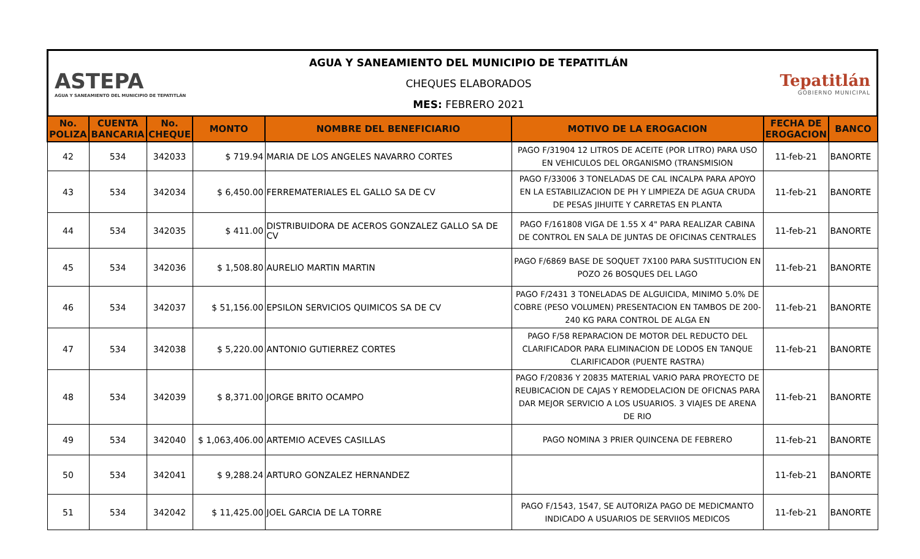ASTEPA
AGUA Y SANEAMIENTO DEL MUNICIPIO DE TEPATITLÁN
AGUA Y SANEAMIENTO DEL MUNICIPIO DE TEPATITLÁN
CHEQUES ELABORADOS
MES: FEBRERO 2021
Tepatitlán
GOBIERNO MUNICIPAL
| No. POLIZA | CUENTA BANCARIA | No. CHEQUE | MONTO | NOMBRE DEL BENEFICIARIO | MOTIVO DE LA EROGACION | FECHA DE EROGACION | BANCO |
| --- | --- | --- | --- | --- | --- | --- | --- |
| 42 | 534 | 342033 | $ 719.94 | MARIA DE LOS ANGELES NAVARRO CORTES | PAGO F/31904 12 LITROS DE ACEITE (POR LITRO) PARA USO EN VEHICULOS DEL ORGANISMO (TRANSMISION | 11-feb-21 | BANORTE |
| 43 | 534 | 342034 | $ 6,450.00 | FERREMATERIALES EL GALLO SA DE CV | PAGO F/33006 3 TONELADAS DE CAL INCALPA PARA APOYO EN LA ESTABILIZACION DE PH Y LIMPIEZA DE AGUA CRUDA DE PESAS JIHUITE Y CARRETAS EN PLANTA | 11-feb-21 | BANORTE |
| 44 | 534 | 342035 | $ 411.00 | DISTRIBUIDORA DE ACEROS GONZALEZ GALLO SA DE CV | PAGO F/161808 VIGA DE 1.55 X 4" PARA REALIZAR CABINA DE CONTROL EN SALA DE JUNTAS DE OFICINAS CENTRALES | 11-feb-21 | BANORTE |
| 45 | 534 | 342036 | $ 1,508.80 | AURELIO MARTIN MARTIN | PAGO F/6869 BASE DE SOQUET 7X100 PARA SUSTITUCION EN POZO 26 BOSQUES DEL LAGO | 11-feb-21 | BANORTE |
| 46 | 534 | 342037 | $ 51,156.00 | EPSILON SERVICIOS QUIMICOS SA DE CV | PAGO F/2431 3 TONELADAS DE ALGUICIDA, MINIMO 5.0% DE COBRE (PESO VOLUMEN) PRESENTACION EN TAMBOS DE 200-240 KG PARA CONTROL DE ALGA EN | 11-feb-21 | BANORTE |
| 47 | 534 | 342038 | $ 5,220.00 | ANTONIO GUTIERREZ CORTES | PAGO F/58 REPARACION DE MOTOR DEL REDUCTO DEL CLARIFICADOR PARA ELIMINACION DE LODOS EN TANQUE CLARIFICADOR (PUENTE RASTRA) | 11-feb-21 | BANORTE |
| 48 | 534 | 342039 | $ 8,371.00 | JORGE BRITO OCAMPO | PAGO F/20836 Y 20835 MATERIAL VARIO PARA PROYECTO DE REUBICACION DE CAJAS Y REMODELACION DE OFICNAS PARA DAR MEJOR SERVICIO A LOS USUARIOS. 3 VIAJES DE ARENA DE RIO | 11-feb-21 | BANORTE |
| 49 | 534 | 342040 | $ 1,063,406.00 | ARTEMIO ACEVES CASILLAS | PAGO NOMINA 3 PRIER QUINCENA DE FEBRERO | 11-feb-21 | BANORTE |
| 50 | 534 | 342041 | $ 9,288.24 | ARTURO GONZALEZ HERNANDEZ | | 11-feb-21 | BANORTE |
| 51 | 534 | 342042 | $ 11,425.00 | JOEL GARCIA DE LA TORRE | PAGO F/1543, 1547, SE AUTORIZA PAGO DE MEDICMANTO INDICADO A USUARIOS DE SERVIIOS MEDICOS | 11-feb-21 | BANORTE |